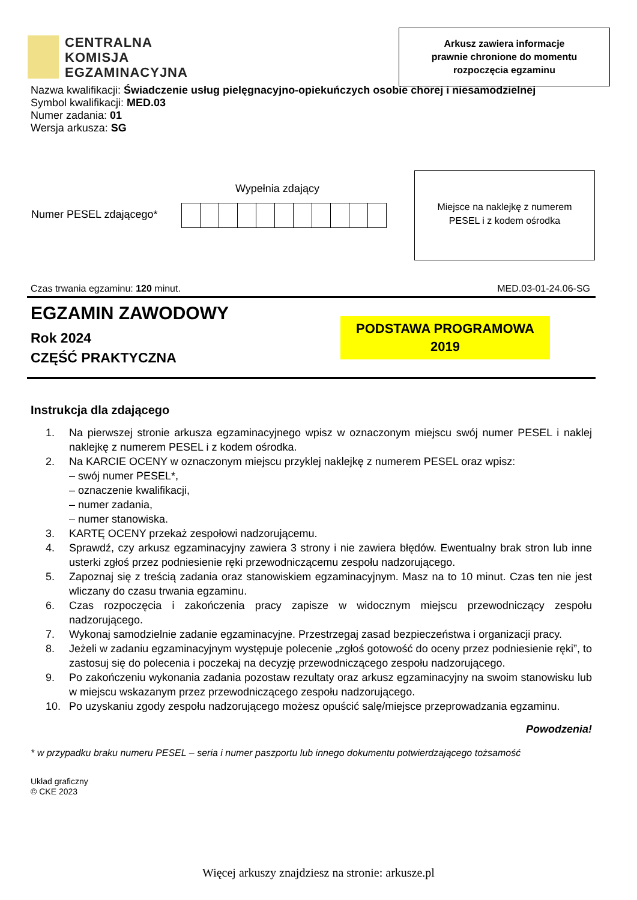CENTRALNA
KOMISJA
EGZAMINACYJNA
Arkusz zawiera informacje
prawnie chronione do momentu
rozpoczęcia egzaminu
Nazwa kwalifikacji: Świadczenie usług pielęgnacyjno-opiekuńczych osobie chorej i niesamodzielnej
Symbol kwalifikacji: MED.03
Numer zadania: 01
Wersja arkusza: SG
Wypełnia zdający
Numer PESEL zdającego*
Miejsce na naklejkę z numerem
PESEL i z kodem ośrodka
Czas trwania egzaminu: 120 minut. MED.03-01-24.06-SG
EGZAMIN ZAWODOWY
Rok 2024
CZĘŚĆ PRAKTYCZNA
PODSTAWA PROGRAMOWA
2019
Instrukcja dla zdającego
1. Na pierwszej stronie arkusza egzaminacyjnego wpisz w oznaczonym miejscu swój numer PESEL i naklej naklejkę z numerem PESEL i z kodem ośrodka.
2. Na KARCIE OCENY w oznaczonym miejscu przyklej naklejkę z numerem PESEL oraz wpisz:
– swój numer PESEL*,
– oznaczenie kwalifikacji,
– numer zadania,
– numer stanowiska.
3. KARTĘ OCENY przekaż zespołowi nadzorującemu.
4. Sprawdź, czy arkusz egzaminacyjny zawiera 3 strony i nie zawiera błędów. Ewentualny brak stron lub inne usterki zgłoś przez podniesienie ręki przewodniczącemu zespołu nadzorującego.
5. Zapoznaj się z treścią zadania oraz stanowiskiem egzaminacyjnym. Masz na to 10 minut. Czas ten nie jest wliczany do czasu trwania egzaminu.
6. Czas rozpoczęcia i zakończenia pracy zapisze w widocznym miejscu przewodniczący zespołu nadzorującego.
7. Wykonaj samodzielnie zadanie egzaminacyjne. Przestrzegaj zasad bezpieczeństwa i organizacji pracy.
8. Jeżeli w zadaniu egzaminacyjnym występuje polecenie „zgłoś gotowość do oceny przez podniesienie ręki”, to zastosuj się do polecenia i poczekaj na decyzję przewodniczącego zespołu nadzorującego.
9. Po zakończeniu wykonania zadania pozostaw rezultaty oraz arkusz egzaminacyjny na swoim stanowisku lub w miejscu wskazanym przez przewodniczącego zespołu nadzorującego.
10. Po uzyskaniu zgody zespołu nadzorującego możesz opuścić salę/miejsce przeprowadzania egzaminu.
Powodzenia!
* w przypadku braku numeru PESEL – seria i numer paszportu lub innego dokumentu potwierdzającego tożsamość
Układ graficzny
© CKE 2023
Więcej arkuszy znajdziesz na stronie: arkusze.pl